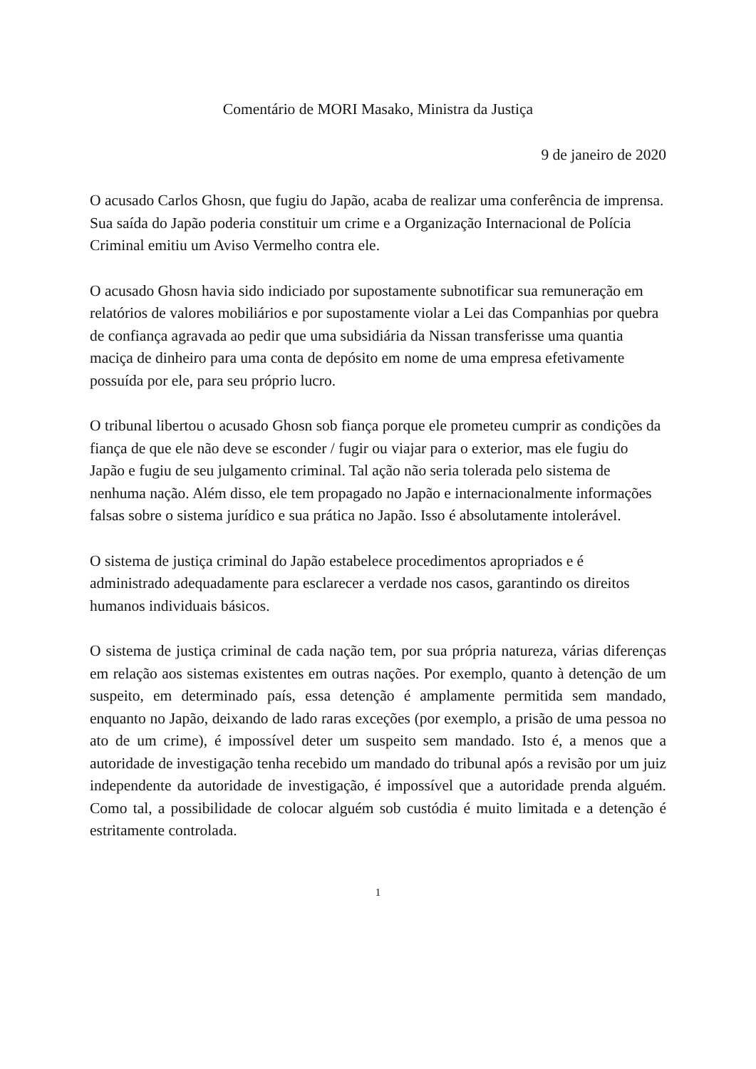Comentário de MORI Masako, Ministra da Justiça
9 de janeiro de 2020
O acusado Carlos Ghosn, que fugiu do Japão, acaba de realizar uma conferência de imprensa. Sua saída do Japão poderia constituir um crime e a Organização Internacional de Polícia Criminal emitiu um Aviso Vermelho contra ele.
O acusado Ghosn havia sido indiciado por supostamente subnotificar sua remuneração em relatórios de valores mobiliários e por supostamente violar a Lei das Companhias por quebra de confiança agravada ao pedir que uma subsidiária da Nissan transferisse uma quantia maciça de dinheiro para uma conta de depósito em nome de uma empresa efetivamente possuída por ele, para seu próprio lucro.
O tribunal libertou o acusado Ghosn sob fiança porque ele prometeu cumprir as condições da fiança de que ele não deve se esconder / fugir ou viajar para o exterior, mas ele fugiu do Japão e fugiu de seu julgamento criminal. Tal ação não seria tolerada pelo sistema de nenhuma nação. Além disso, ele tem propagado no Japão e internacionalmente informações falsas sobre o sistema jurídico e sua prática no Japão. Isso é absolutamente intolerável.
O sistema de justiça criminal do Japão estabelece procedimentos apropriados e é administrado adequadamente para esclarecer a verdade nos casos, garantindo os direitos humanos individuais básicos.
O sistema de justiça criminal de cada nação tem, por sua própria natureza, várias diferenças em relação aos sistemas existentes em outras nações. Por exemplo, quanto à detenção de um suspeito, em determinado país, essa detenção é amplamente permitida sem mandado, enquanto no Japão, deixando de lado raras exceções (por exemplo, a prisão de uma pessoa no ato de um crime), é impossível deter um suspeito sem mandado. Isto é, a menos que a autoridade de investigação tenha recebido um mandado do tribunal após a revisão por um juiz independente da autoridade de investigação, é impossível que a autoridade prenda alguém. Como tal, a possibilidade de colocar alguém sob custódia é muito limitada e a detenção é estritamente controlada.
1